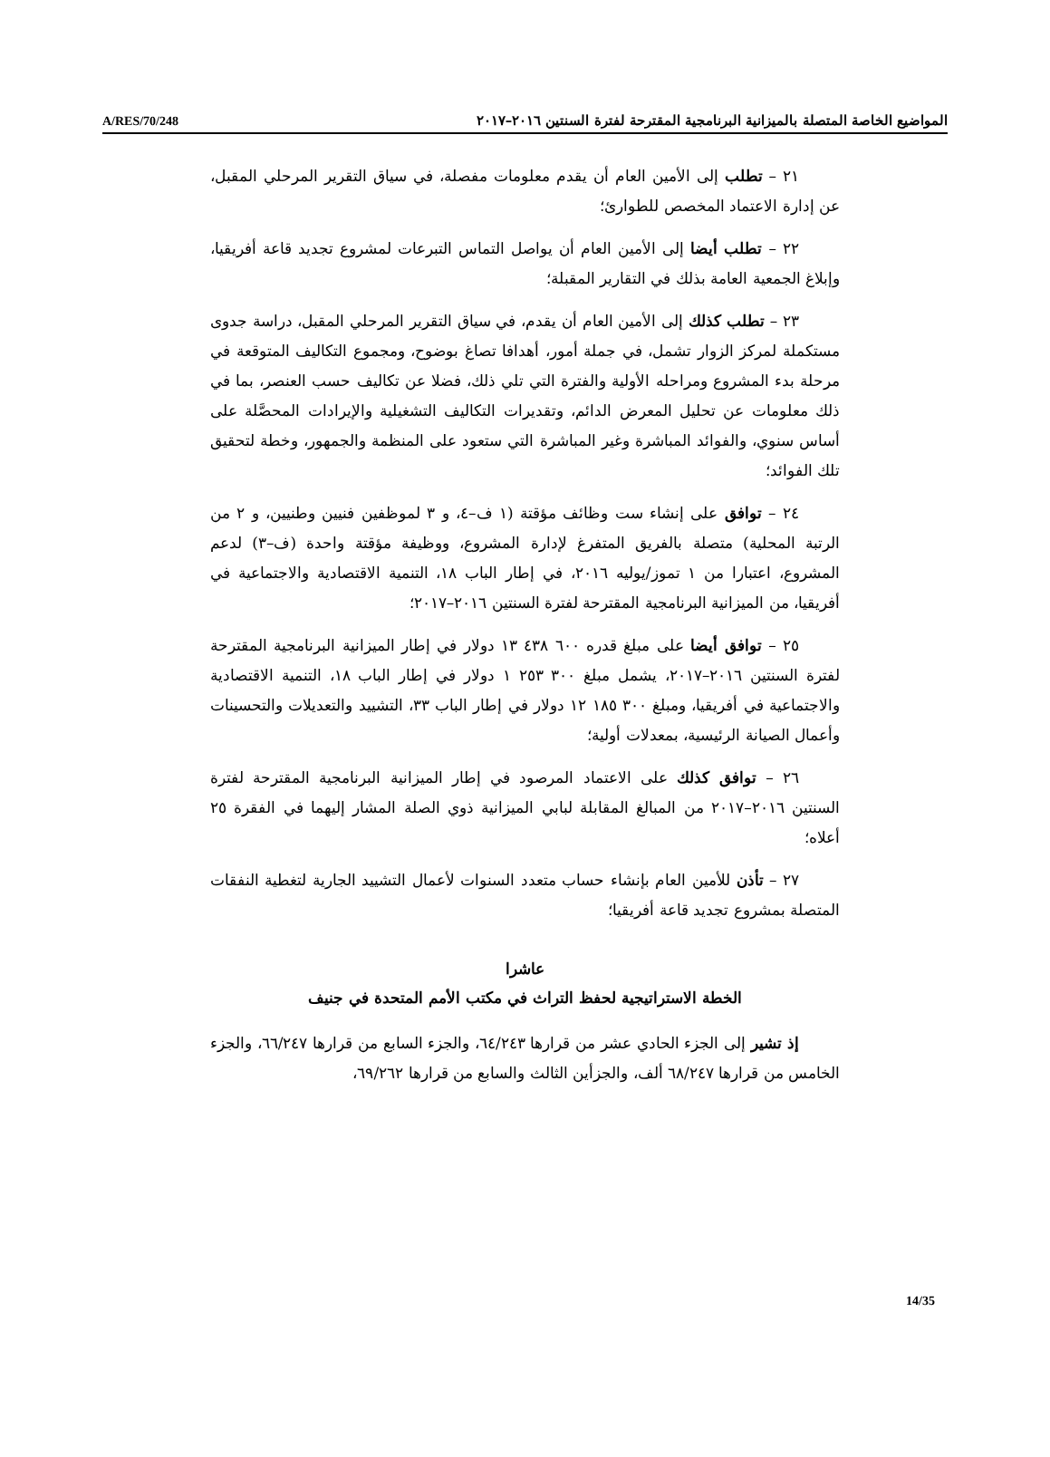A/RES/70/248 المواضيع الخاصة المتصلة بالميزانية البرنامجية المقترحة لفترة السنتين ٢٠١٦–٢٠١٧
٢١ – تطلب إلى الأمين العام أن يقدم معلومات مفصلة، في سياق التقرير المرحلي المقبل، عن إدارة الاعتماد المخصص للطوارئ؛
٢٢ – تطلب أيضا إلى الأمين العام أن يواصل التماس التبرعات لمشروع تجديد قاعة أفريقيا، وإبلاغ الجمعية العامة بذلك في التقارير المقبلة؛
٢٣ – تطلب كذلك إلى الأمين العام أن يقدم، في سياق التقرير المرحلي المقبل، دراسة جدوى مستكملة لمركز الزوار تشمل، في جملة أمور، أهدافا تصاغ بوضوح، ومجموع التكاليف المتوقعة في مرحلة بدء المشروع ومراحله الأولية والفترة التي تلي ذلك، فضلا عن تكاليف حسب العنصر، بما في ذلك معلومات عن تحليل المعرض الدائم، وتقديرات التكاليف التشغيلية والإيرادات المحصَّلة على أساس سنوي، والفوائد المباشرة وغير المباشرة التي ستعود على المنظمة والجمهور، وخطة لتحقيق تلك الفوائد؛
٢٤ – توافق على إنشاء ست وظائف مؤقتة (١ ف–٤، و ٣ لموظفين فنيين وطنيين، و ٢ من الرتبة المحلية) متصلة بالفريق المتفرغ لإدارة المشروع، ووظيفة مؤقتة واحدة (ف–٣) لدعم المشروع، اعتبارا من ١ تموز/يوليه ٢٠١٦، في إطار الباب ١٨، التنمية الاقتصادية والاجتماعية في أفريقيا، من الميزانية البرنامجية المقترحة لفترة السنتين ٢٠١٦–٢٠١٧؛
٢٥ – توافق أيضا على مبلغ قدره ٦٠٠ ٤٣٨ ١٣ دولار في إطار الميزانية البرنامجية المقترحة لفترة السنتين ٢٠١٦–٢٠١٧، يشمل مبلغ ٣٠٠ ٢٥٣ ١ دولار في إطار الباب ١٨، التنمية الاقتصادية والاجتماعية في أفريقيا، ومبلغ ٣٠٠ ١٨٥ ١٢ دولار في إطار الباب ٣٣، التشييد والتعديلات والتحسينات وأعمال الصيانة الرئيسية، بمعدلات أولية؛
٢٦ – توافق كذلك على الاعتماد المرصود في إطار الميزانية البرنامجية المقترحة لفترة السنتين ٢٠١٦–٢٠١٧ من المبالغ المقابلة لبابي الميزانية ذوي الصلة المشار إليهما في الفقرة ٢٥ أعلاه؛
٢٧ – تأذن للأمين العام بإنشاء حساب متعدد السنوات لأعمال التشييد الجارية لتغطية النفقات المتصلة بمشروع تجديد قاعة أفريقيا؛
عاشرا
الخطة الاستراتيجية لحفظ التراث في مكتب الأمم المتحدة في جنيف
إذ تشير إلى الجزء الحادي عشر من قرارها ٦٤/٢٤٣، والجزء السابع من قرارها ٦٦/٢٤٧، والجزء الخامس من قرارها ٦٨/٢٤٧ ألف، والجزأين الثالث والسابع من قرارها ٦٩/٢٦٢،
14/35